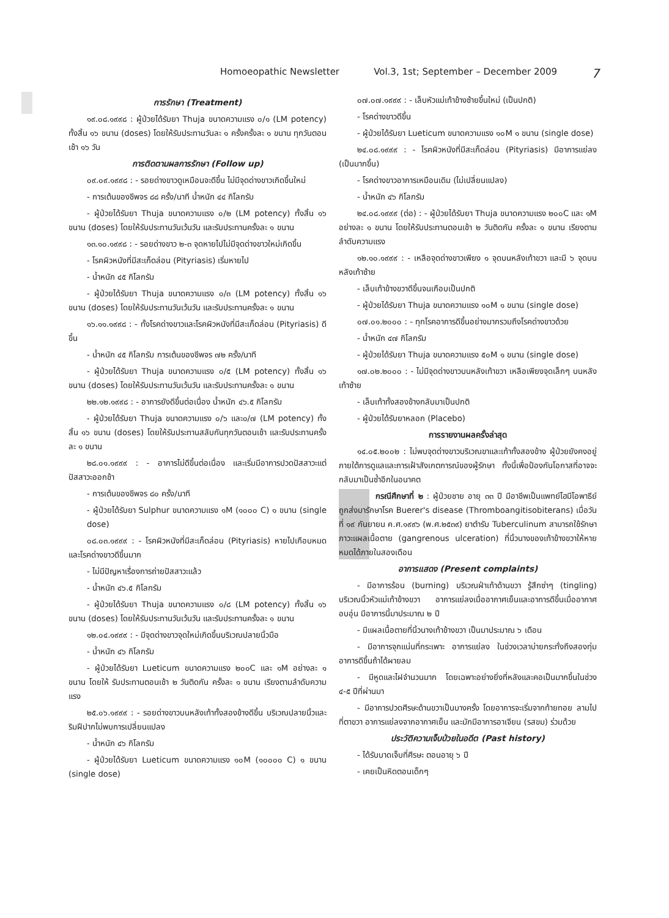Homoeopathic Newsletter Vol.3, 1st; September – December 2009 7
การรักษา (Treatment)
๑๙.๐๘.๑๙๙๘ : ผู้ป่วยได้รับยา Thuja ขนาดความแรง ๐/๑ (LM potency) ทั้งสิ้น ๑๖ ขนาน (doses) โดยให้รับประทานวันละ ๑ ครั้งครั้งละ ๑ ขนาน ทุกวันตอนเช้า ๑๖ วัน
การติดตามผลการรักษา (Follow up)
๐๙.๐๙.๑๙๙๘ : - รอยด่างขาวดูเหมือนจะดีขึ้น ไม่มีจุดด่างขาวเกิดขึ้นใหม่
- การเต้นของชีพจร ๘๘ ครั้ง/นาที น้ำหนัก ๔๔ กิโลกรัม
- ผู้ป่วยได้รับยา Thuja ขนาดความแรง ๐/๒ (LM potency) ทั้งสิ้น ๑๖ ขนาน (doses) โดยให้รับประทานวันเว้นวัน และรับประทานครั้งละ ๑ ขนาน
๑๓.๑๐.๑๙๙๘ : - รอยด่างขาว ๒-๓ จุดหายไปไม่มีจุดด่างขาวใหม่เกิดขึ้น
- โรคผิวหนังที่มีสะเก็ดล่อน (Pityriasis) เริ่มหายไป
- น้ำหนัก ๔๕ กิโลกรัม
- ผู้ป่วยได้รับยา Thuja ขนาดความแรง ๐/๓ (LM potency) ทั้งสิ้น ๑๖ ขนาน (doses) โดยให้รับประทานวันเว้นวัน และรับประทานครั้งละ ๑ ขนาน
๑๖.๑๑.๑๙๙๘ : - ทั้งโรคด่างขาวและโรคผิวหนังที่มีสะเก็ดล่อน (Pityriasis) ดีขึ้น
- น้ำหนัก ๔๕ กิโลกรัม การเต้นของชีพจร ๗๒ ครั้ง/นาที
- ผู้ป่วยได้รับยา Thuja ขนาดความแรง ๐/๕ (LM potency) ทั้งสิ้น ๑๖ ขนาน (doses) โดยให้รับประทานวันเว้นวัน และรับประทานครั้งละ ๑ ขนาน
๒๒.๑๒.๑๙๙๘ : - อาการยังดีขึ้นต่อเนื่อง น้ำหนัก ๔๖.๕ กิโลกรัม
- ผู้ป่วยได้รับยา Thuja ขนาดความแรง ๐/๖ และ๐/๗ (LM potency) ทั้งสิ้น ๑๖ ขนาน (doses) โดยให้รับประทานสลับกันทุกวันตอนเช้า และรับประทานครั้งละ ๑ ขนาน
๒๘.๐๑.๑๙๙๙ : - อาการไม่ดีขึ้นต่อเนื่อง และเริ่มมีอาการปวดปัสสาวะแต่ปัสสาวะออกช้า
- การเต้นของชีพจร ๘๐ ครั้ง/นาที
- ผู้ป่วยได้รับยา Sulphur ขนาดความแรง ๑M (๑๐๐๐ C) ๑ ขนาน (single dose)
๐๘.๐๓.๑๙๙๙ : - โรคผิวหนังที่มีสะเก็ดล่อน (Pityriasis) หายไปเกือบหมด และโรคด่างขาวดีขึ้นมาก
- ไม่มีปัญหาเรื่องการถ่ายปัสสาวะแล้ว
- น้ำหนัก ๔๖.๕ กิโลกรัม
- ผู้ป่วยได้รับยา Thuja ขนาดความแรง ๐/๘ (LM potency) ทั้งสิ้น ๑๖ ขนาน (doses) โดยให้รับประทานวันเว้นวัน และรับประทานครั้งละ ๑ ขนาน
๑๒.๐๔.๑๙๙๙ : - มีจุดด่างขาวจุดใหม่เกิดขึ้นบริเวณปลายนิ้วมือ
- น้ำหนัก ๔๖ กิโลกรัม
- ผู้ป่วยได้รับยา Lueticum ขนาดความแรง ๒๐๐C และ ๑M อย่างละ ๑ ขนาน โดยให้ รับประทานตอนเช้า ๒ วันติดกัน ครั้งละ ๑ ขนาน เรียงตามลำดับความแรง
๒๕.๐๖.๑๙๙๙ : - รอยด่างขาวบนหลังเท้าทั้งสองข้างดีขึ้น บริเวณปลายนิ้วและริมฝีปากไม่พบการเปลี่ยนแปลง
- น้ำหนัก ๔๖ กิโลกรัม
- ผู้ป่วยได้รับยา Lueticum ขนาดความแรง ๑๐M (๑๐๐๐๐ C) ๑ ขนาน (single dose)
๐๗.๐๗.๑๙๙๙ : - เล็บหัวแม่เท้าข้างซ้ายขึ้นใหม่ (เป็นปกติ)
- โรคด่างขาวดีขึ้น
- ผู้ป่วยได้รับยา Lueticum ขนาดความแรง ๑๐M ๑ ขนาน (single dose)
๒๔.๐๘.๑๙๙๙ : - โรคผิวหนังที่มีสะเก็ดล่อน (Pityriasis) มีอาการแย่ลง (เป็นมากขึ้น)
- โรคด่างขาวอาการเหมือนเดิม (ไม่เปลี่ยนแปลง)
- น้ำหนัก ๔๖ กิโลกรัม
๒๔.๐๘.๑๙๙๙ (ต่อ) : - ผู้ป่วยได้รับยา Thuja ขนาดความแรง ๒๐๐C และ ๑M อย่างละ ๑ ขนาน โดยให้รับประทานตอนเช้า ๒ วันติดกัน ครั้งละ ๑ ขนาน เรียงตามลำดับความแรง
๑๒.๑๐.๑๙๙๙ : - เหลือจุดด่างขาวเพียง ๑ จุดบนหลังเท้าขวา และมี ๖ จุดบนหลังเท้าซ้าย
- เล็บเท้าข้างขวาดีขึ้นจนเกือบเป็นปกติ
- ผู้ป่วยได้รับยา Thuja ขนาดความแรง ๑๐M ๑ ขนาน (single dose)
๐๗.๐๑.๒๐๐๐ : - ทุกโรคอาการดีขึ้นอย่างมากรวมถึงโรคด่างขาวด้วย
- น้ำหนัก ๔๗ กิโลกรัม
- ผู้ป่วยได้รับยา Thuja ขนาดความแรง ๕๐M ๑ ขนาน (single dose)
๑๗.๐๒.๒๐๐๐ : - ไม่มีจุดด่างขาวบนหลังเท้าขวา เหลือเพียงจุดเล็กๆ บนหลังเท้าซ้าย
- เล็บเท้าทั้งสองข้างกลับมาเป็นปกติ
- ผู้ป่วยได้รับยาหลอก (Placebo)
การรายงานผลครั้งล่าสุด
๑๔.๐๕.๒๐๐๒ : ไม่พบจุดด่างขาวบริเวณขาและเท้าทั้งสองข้าง ผู้ป่วยยังคงอยู่ภายใต้การดูแลและการเฝ้าสังเกตการณ์ของผู้รักษา ทั้งนี้เพื่อป้องกันโอกาสที่อาจจะกลับมาเป็นซ้ำอีกในอนาคต
กรณีศึกษาที่ ๒ : ผู้ป่วยชาย อายุ ๓๓ ปี มีอาชีพเป็นแพทย์โฮมีโอพาธีย์ ถูกส่งมารักษาโรค Buerer's disease (Thromboangitisobiterans) เมื่อวันที่ ๑๙ กันยายน ค.ศ.๑๙๙๖ (พ.ศ.๒๕๓๙) ยาตำรับ Tuberculinum สามารถใช้รักษาภาวะแผลเนื้อตาย (gangrenous ulceration) ที่นิ้วนางของเท้าข้างขวาให้หายหมดได้ภายในสองเดือน
อาการแสดง (Present complaints)
- มีอาการร้อน (burning) บริเวณฝ่าเท้าด้านขวา รู้สึกซ่าๆ (tingling) บริเวณนิ้วหัวแม่เท้าข้างขวา อาการแย่ลงเมื่ออากาศเย็นและอาการดีขึ้นเมื่ออากาศอบอุ่น มีอาการนี้มาประมาณ ๒ ปี
- มีแผลเนื้อตายที่นิ้วนางเท้าข้างขวา เป็นมาประมาณ ๖ เดือน
- มีอาการจุกแน่นที่กระเพาะ อาการแย่ลง ในช่วงเวลาบ่ายกระทั่งถึงสองทุ่ม อาการดีขึ้นถ้าได้ผายลม
- มีหูดและไฝจำนวนมาก โดยเฉพาะอย่างยิ่งที่หลังและคอเป็นมากขึ้นในช่วง ๔-๕ ปีที่ผ่านมา
- มีอาการปวดศีรษะด้านขวาเป็นบางครั้ง โดยอาการจะเริ่มจากท้ายทอย ลามไปที่ตาขวา อาการแย่ลงจากอากาศเย็น และมักมีอาการอาเจียน (รสขม) ร่วมด้วย
ประวัติความเจ็บป่วยในอดีต (Past history)
- ได้รับบาดเจ็บที่ศีรษะ ตอนอายุ ๖ ปี
- เคยเป็นหิดตอนเด็กๆ